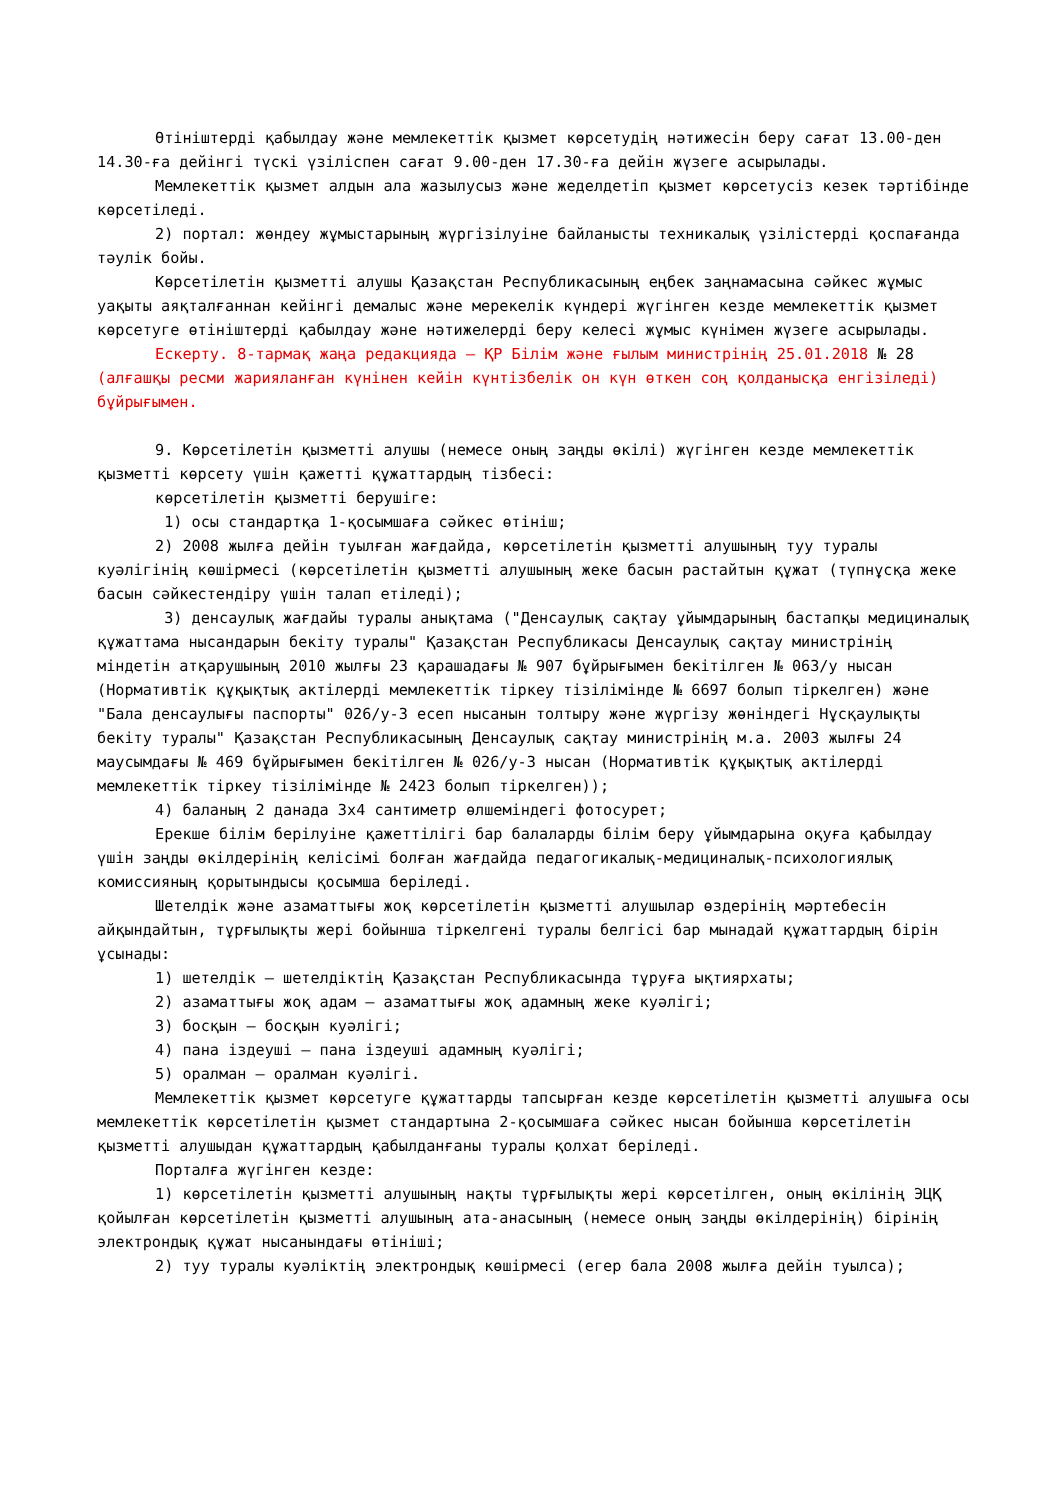Өтініштерді қабылдау және мемлекеттік қызмет көрсетудің нәтижесін беру сағат 13.00-ден 14.30-ға дейінгі түскі үзіліспен сағат 9.00-ден 17.30-ға дейін жүзеге асырылады.
Мемлекеттік қызмет алдын ала жазылусыз және жеделдетіп қызмет көрсетусіз кезек тәртібінде көрсетіледі.
2) портал: жөндеу жұмыстарының жүргізілуіне байланысты техникалық үзілістерді қоспағанда тәулік бойы.
Көрсетілетін қызметті алушы Қазақстан Республикасының еңбек заңнамасына сәйкес жұмыс уақыты аяқталғаннан кейінгі демалыс және мерекелік күндері жүгінген кезде мемлекеттік қызмет көрсетуге өтініштерді қабылдау және нәтижелерді беру келесі жұмыс күнімен жүзеге асырылады.
Ескерту. 8-тармақ жаңа редакцияда – ҚР Білім және ғылым министрінің 25.01.2018 № 28 (алғашқы ресми жарияланған күнінен кейін күнтізбелік он күн өткен соң қолданысқа енгізіледі) бұйрығымен.
9. Көрсетілетін қызметті алушы (немесе оның заңды өкілі) жүгінген кезде мемлекеттік қызметті көрсету үшін қажетті құжаттардың тізбесі:
көрсетілетін қызметті берушіге:
1) осы стандартқа 1-қосымшаға сәйкес өтініш;
2) 2008 жылға дейін туылған жағдайда, көрсетілетін қызметті алушының туу туралы куәлігінің көшірмесі (көрсетілетін қызметті алушының жеке басын растайтын құжат (түпнұсқа жеке басын сәйкестендіру үшін талап етіледі);
3) денсаулық жағдайы туралы анықтама ("Денсаулық сақтау ұйымдарының бастапқы медициналық құжаттама нысандарын бекіту туралы" Қазақстан Республикасы Денсаулық сақтау министрінің міндетін атқарушының 2010 жылғы 23 қарашадағы № 907 бұйрығымен бекітілген № 063/у нысан (Нормативтік құқықтық актілерді мемлекеттік тіркеу тізілімінде № 6697 болып тіркелген) және "Бала денсаулығы паспорты" 026/у-3 есеп нысанын толтыру және жүргізу жөніндегі Нұсқаулықты бекіту туралы" Қазақстан Республикасының Денсаулық сақтау министрінің м.а. 2003 жылғы 24 маусымдағы № 469 бұйрығымен бекітілген № 026/у-3 нысан (Нормативтік құқықтық актілерді мемлекеттік тіркеу тізілімінде № 2423 болып тіркелген));
4) баланың 2 данада 3х4 сантиметр өлшеміндегі фотосурет;
Ерекше білім берілуіне қажеттілігі бар балаларды білім беру ұйымдарына оқуға қабылдау үшін заңды өкілдерінің келісімі болған жағдайда педагогикалық-медициналық-психологиялық комиссияның қорытындысы қосымша беріледі.
Шетелдік және азаматтығы жоқ көрсетілетін қызметті алушылар өздерінің мәртебесін айқындайтын, тұрғылықты жері бойынша тіркелгені туралы белгісі бар мынадай құжаттардың бірін ұсынады:
1) шетелдік – шетелдіктің Қазақстан Республикасында тұруға ықтиярхаты;
2) азаматтығы жоқ адам – азаматтығы жоқ адамның жеке куәлігі;
3) босқын – босқын куәлігі;
4) пана іздеуші – пана іздеуші адамның куәлігі;
5) оралман – оралман куәлігі.
Мемлекеттік қызмет көрсетуге құжаттарды тапсырған кезде көрсетілетін қызметті алушыға осы мемлекеттік көрсетілетін қызмет стандартына 2-қосымшаға сәйкес нысан бойынша көрсетілетін қызметті алушыдан құжаттардың қабылданғаны туралы қолхат беріледі.
Порталға жүгінген кезде:
1) көрсетілетін қызметті алушының нақты тұрғылықты жері көрсетілген, оның өкілінің ЭЦҚ қойылған көрсетілетін қызметті алушының ата-анасының (немесе оның заңды өкілдерінің) бірінің электрондық құжат нысанындағы өтініші;
2) туу туралы куәліктің электрондық көшірмесі (егер бала 2008 жылға дейін туылса);